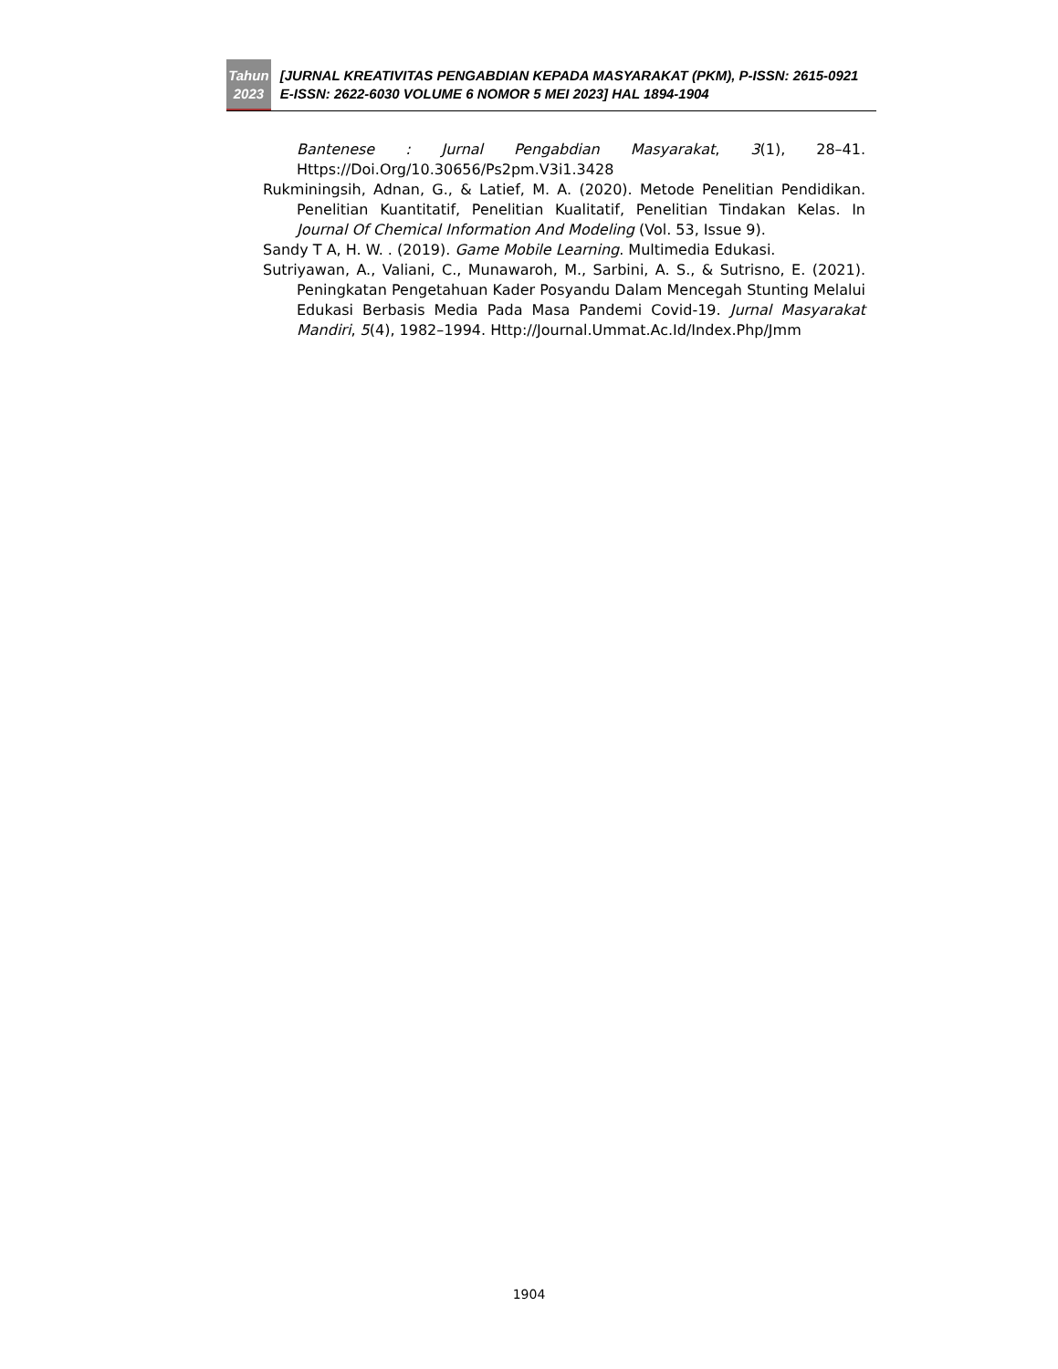Tahun
2023
[JURNAL KREATIVITAS PENGABDIAN KEPADA MASYARAKAT (PKM), P-ISSN: 2615-0921 E-ISSN: 2622-6030 VOLUME 6 NOMOR 5 MEI 2023] HAL 1894-1904
Bantenese : Jurnal Pengabdian Masyarakat, 3(1), 28–41. Https://Doi.Org/10.30656/Ps2pm.V3i1.3428
Rukminingsih, Adnan, G., & Latief, M. A. (2020). Metode Penelitian Pendidikan. Penelitian Kuantitatif, Penelitian Kualitatif, Penelitian Tindakan Kelas. In Journal Of Chemical Information And Modeling (Vol. 53, Issue 9).
Sandy T A, H. W. . (2019). Game Mobile Learning. Multimedia Edukasi.
Sutriyawan, A., Valiani, C., Munawaroh, M., Sarbini, A. S., & Sutrisno, E. (2021). Peningkatan Pengetahuan Kader Posyandu Dalam Mencegah Stunting Melalui Edukasi Berbasis Media Pada Masa Pandemi Covid-19. Jurnal Masyarakat Mandiri, 5(4), 1982–1994. Http://Journal.Ummat.Ac.Id/Index.Php/Jmm
1904